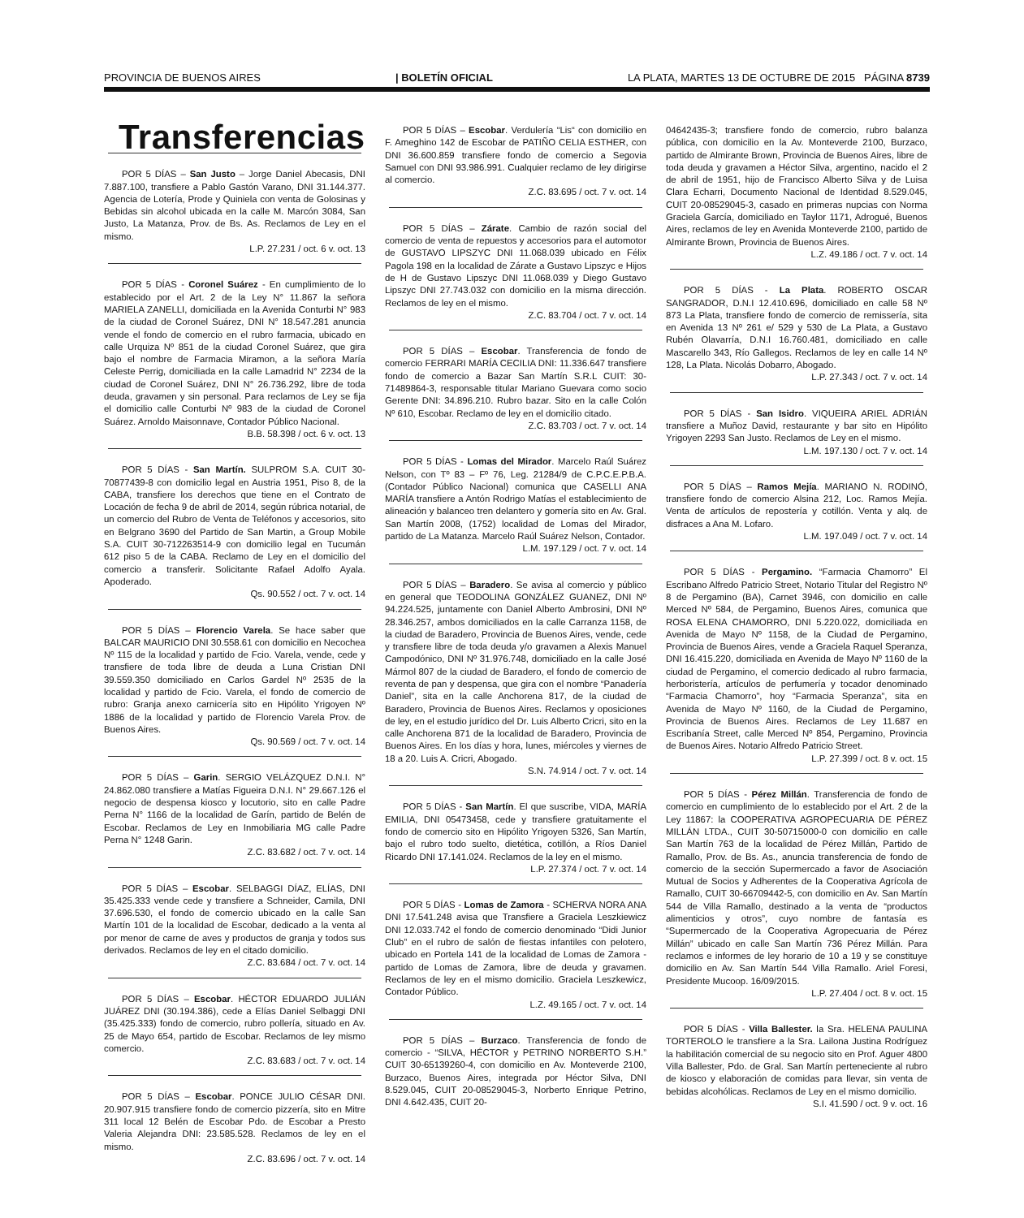PROVINCIA DE BUENOS AIRES | BOLETÍN OFICIAL LA PLATA, MARTES 13 DE OCTUBRE DE 2015 PÁGINA 8739
Transferencias
POR 5 DÍAS – San Justo – Jorge Daniel Abecasis, DNI 7.887.100, transfiere a Pablo Gastón Varano, DNI 31.144.377. Agencia de Lotería, Prode y Quiniela con venta de Golosinas y Bebidas sin alcohol ubicada en la calle M. Marcón 3084, San Justo, La Matanza, Prov. de Bs. As. Reclamos de Ley en el mismo.
L.P. 27.231 / oct. 6 v. oct. 13
POR 5 DÍAS - Coronel Suárez - En cumplimiento de lo establecido por el Art. 2 de la Ley N° 11.867 la señora MARIELA ZANELLI, domiciliada en la Avenida Conturbi N° 983 de la ciudad de Coronel Suárez, DNI N° 18.547.281 anuncia vende el fondo de comercio en el rubro farmacia, ubicado en calle Urquiza Nº 851 de la ciudad Coronel Suárez, que gira bajo el nombre de Farmacia Miramon, a la señora María Celeste Perrig, domiciliada en la calle Lamadrid N° 2234 de la ciudad de Coronel Suárez, DNI N° 26.736.292, libre de toda deuda, gravamen y sin personal. Para reclamos de Ley se fija el domicilio calle Conturbi Nº 983 de la ciudad de Coronel Suárez. Arnoldo Maisonnave, Contador Público Nacional.
B.B. 58.398 / oct. 6 v. oct. 13
POR 5 DÍAS - San Martín. SULPROM S.A. CUIT 30-70877439-8 con domicilio legal en Austria 1951, Piso 8, de la CABA, transfiere los derechos que tiene en el Contrato de Locación de fecha 9 de abril de 2014, según rúbrica notarial, de un comercio del Rubro de Venta de Teléfonos y accesorios, sito en Belgrano 3690 del Partido de San Martin, a Group Mobile S.A. CUIT 30-712263514-9 con domicilio legal en Tucumán 612 piso 5 de la CABA. Reclamo de Ley en el domicilio del comercio a transferir. Solicitante Rafael Adolfo Ayala. Apoderado.
Qs. 90.552 / oct. 7 v. oct. 14
POR 5 DÍAS – Florencio Varela. Se hace saber que BALCAR MAURICIO DNI 30.558.61 con domicilio en Necochea Nº 115 de la localidad y partido de Fcio. Varela, vende, cede y transfiere de toda libre de deuda a Luna Cristian DNI 39.559.350 domiciliado en Carlos Gardel Nº 2535 de la localidad y partido de Fcio. Varela, el fondo de comercio de rubro: Granja anexo carnicería sito en Hipólito Yrigoyen Nº 1886 de la localidad y partido de Florencio Varela Prov. de Buenos Aires.
Qs. 90.569 / oct. 7 v. oct. 14
POR 5 DÍAS – Garin. SERGIO VELÁZQUEZ D.N.I. N° 24.862.080 transfiere a Matías Figueira D.N.I. N° 29.667.126 el negocio de despensa kiosco y locutorio, sito en calle Padre Perna N° 1166 de la localidad de Garín, partido de Belén de Escobar. Reclamos de Ley en Inmobiliaria MG calle Padre Perna N° 1248 Garin.
Z.C. 83.682 / oct. 7 v. oct. 14
POR 5 DÍAS – Escobar. SELBAGGI DÍAZ, ELÍAS, DNI 35.425.333 vende cede y transfiere a Schneider, Camila, DNI 37.696.530, el fondo de comercio ubicado en la calle San Martín 101 de la localidad de Escobar, dedicado a la venta al por menor de carne de aves y productos de granja y todos sus derivados. Reclamos de ley en el citado domicilio.
Z.C. 83.684 / oct. 7 v. oct. 14
POR 5 DÍAS – Escobar. HÉCTOR EDUARDO JULIÁN JUÁREZ DNI (30.194.386), cede a Elías Daniel Selbaggi DNI (35.425.333) fondo de comercio, rubro pollería, situado en Av. 25 de Mayo 654, partido de Escobar. Reclamos de ley mismo comercio.
Z.C. 83.683 / oct. 7 v. oct. 14
POR 5 DÍAS – Escobar. PONCE JULIO CÉSAR DNI. 20.907.915 transfiere fondo de comercio pizzería, sito en Mitre 311 local 12 Belén de Escobar Pdo. de Escobar a Presto Valeria Alejandra DNI: 23.585.528. Reclamos de ley en el mismo.
Z.C. 83.696 / oct. 7 v. oct. 14
POR 5 DÍAS – Escobar. Verdulería “Lis“ con domicilio en F. Ameghino 142 de Escobar de PATIÑO CELIA ESTHER, con DNI 36.600.859 transfiere fondo de comercio a Segovia Samuel con DNI 93.986.991. Cualquier reclamo de ley dirigirse al comercio.
Z.C. 83.695 / oct. 7 v. oct. 14
POR 5 DÍAS – Zárate. Cambio de razón social del comercio de venta de repuestos y accesorios para el automotor de GUSTAVO LIPSZYC DNI 11.068.039 ubicado en Félix Pagola 198 en la localidad de Zárate a Gustavo Lipszyc e Hijos de H de Gustavo Lipszyc DNI 11.068.039 y Diego Gustavo Lipszyc DNI 27.743.032 con domicilio en la misma dirección. Reclamos de ley en el mismo.
Z.C. 83.704 / oct. 7 v. oct. 14
POR 5 DÍAS – Escobar. Transferencia de fondo de comercio FERRARI MARÍA CECILIA DNI: 11.336.647 transfiere fondo de comercio a Bazar San Martín S.R.L CUIT: 30-71489864-3, responsable titular Mariano Guevara como socio Gerente DNI: 34.896.210. Rubro bazar. Sito en la calle Colón Nº 610, Escobar. Reclamo de ley en el domicilio citado.
Z.C. 83.703 / oct. 7 v. oct. 14
POR 5 DÍAS - Lomas del Mirador. Marcelo Raúl Suárez Nelson, con Tº 83 – Fº 76, Leg. 21284/9 de C.P.C.E.P.B.A. (Contador Público Nacional) comunica que CASELLI ANA MARÍA transfiere a Antón Rodrigo Matías el establecimiento de alineación y balanceo tren delantero y gomería sito en Av. Gral. San Martín 2008, (1752) localidad de Lomas del Mirador, partido de La Matanza. Marcelo Raúl Suárez Nelson, Contador.
L.M. 197.129 / oct. 7 v. oct. 14
POR 5 DÍAS – Baradero. Se avisa al comercio y público en general que TEODOLINA GONZÁLEZ GUANEZ, DNI Nº 94.224.525, juntamente con Daniel Alberto Ambrosini, DNI Nº 28.346.257, ambos domiciliados en la calle Carranza 1158, de la ciudad de Baradero, Provincia de Buenos Aires, vende, cede y transfiere libre de toda deuda y/o gravamen a Alexis Manuel Campodónico, DNI Nº 31.976.748, domiciliado en la calle José Mármol 807 de la ciudad de Baradero, el fondo de comercio de reventa de pan y despensa, que gira con el nombre “Panadería Daniel”, sita en la calle Anchorena 817, de la ciudad de Baradero, Provincia de Buenos Aires. Reclamos y oposiciones de ley, en el estudio jurídico del Dr. Luis Alberto Cricri, sito en la calle Anchorena 871 de la localidad de Baradero, Provincia de Buenos Aires. En los días y hora, lunes, miércoles y viernes de 18 a 20. Luis A. Cricri, Abogado.
S.N. 74.914 / oct. 7 v. oct. 14
POR 5 DÍAS - San Martín. El que suscribe, VIDA, MARÍA EMILIA, DNI 05473458, cede y transfiere gratuitamente el fondo de comercio sito en Hipólito Yrigoyen 5326, San Martín, bajo el rubro todo suelto, dietética, cotillón, a Ríos Daniel Ricardo DNI 17.141.024. Reclamos de la ley en el mismo.
L.P. 27.374 / oct. 7 v. oct. 14
POR 5 DÍAS - Lomas de Zamora - SCHERVA NORA ANA DNI 17.541.248 avisa que Transfiere a Graciela Leszkiewicz DNI 12.033.742 el fondo de comercio denominado “Didi Junior Club” en el rubro de salón de fiestas infantiles con pelotero, ubicado en Portela 141 de la localidad de Lomas de Zamora - partido de Lomas de Zamora, libre de deuda y gravamen. Reclamos de ley en el mismo domicilio. Graciela Leszkewicz, Contador Público.
L.Z. 49.165 / oct. 7 v. oct. 14
POR 5 DÍAS – Burzaco. Transferencia de fondo de comercio - “SILVA, HÉCTOR y PETRINO NORBERTO S.H.” CUIT 30-65139260-4, con domicilio en Av. Monteverde 2100, Burzaco, Buenos Aires, integrada por Héctor Silva, DNI 8.529.045, CUIT 20-08529045-3, Norberto Enrique Petrino, DNI 4.642.435, CUIT 20-
04642435-3; transfiere fondo de comercio, rubro balanza pública, con domicilio en la Av. Monteverde 2100, Burzaco, partido de Almirante Brown, Provincia de Buenos Aires, libre de toda deuda y gravamen a Héctor Silva, argentino, nacido el 2 de abril de 1951, hijo de Francisco Alberto Silva y de Luisa Clara Echarri, Documento Nacional de Identidad 8.529.045, CUIT 20-08529045-3, casado en primeras nupcias con Norma Graciela García, domiciliado en Taylor 1171, Adrogué, Buenos Aires, reclamos de ley en Avenida Monteverde 2100, partido de Almirante Brown, Provincia de Buenos Aires.
L.Z. 49.186 / oct. 7 v. oct. 14
POR 5 DÍAS - La Plata. ROBERTO OSCAR SANGRADOR, D.N.I 12.410.696, domiciliado en calle 58 Nº 873 La Plata, transfiere fondo de comercio de remissería, sita en Avenida 13 Nº 261 e/ 529 y 530 de La Plata, a Gustavo Rubén Olavarría, D.N.I 16.760.481, domiciliado en calle Mascarello 343, Río Gallegos. Reclamos de ley en calle 14 Nº 128, La Plata. Nicolás Dobarro, Abogado.
L.P. 27.343 / oct. 7 v. oct. 14
POR 5 DÍAS - San Isidro. VIQUEIRA ARIEL ADRIÁN transfiere a Muñoz David, restaurante y bar sito en Hipólito Yrigoyen 2293 San Justo. Reclamos de Ley en el mismo.
L.M. 197.130 / oct. 7 v. oct. 14
POR 5 DÍAS – Ramos Mejía. MARIANO N. RODINÓ, transfiere fondo de comercio Alsina 212, Loc. Ramos Mejía. Venta de artículos de repostería y cotillón. Venta y alq. de disfraces a Ana M. Lofaro.
L.M. 197.049 / oct. 7 v. oct. 14
POR 5 DÍAS - Pergamino. “Farmacia Chamorro” El Escribano Alfredo Patricio Street, Notario Titular del Registro Nº 8 de Pergamino (BA), Carnet 3946, con domicilio en calle Merced Nº 584, de Pergamino, Buenos Aires, comunica que ROSA ELENA CHAMORRO, DNI 5.220.022, domiciliada en Avenida de Mayo Nº 1158, de la Ciudad de Pergamino, Provincia de Buenos Aires, vende a Graciela Raquel Speranza, DNI 16.415.220, domiciliada en Avenida de Mayo Nº 1160 de la ciudad de Pergamino, el comercio dedicado al rubro farmacia, herboristería, artículos de perfumería y tocador denominado “Farmacia Chamorro”, hoy “Farmacia Speranza”, sita en Avenida de Mayo Nº 1160, de la Ciudad de Pergamino, Provincia de Buenos Aires. Reclamos de Ley 11.687 en Escribanía Street, calle Merced Nº 854, Pergamino, Provincia de Buenos Aires. Notario Alfredo Patricio Street.
L.P. 27.399 / oct. 8 v. oct. 15
POR 5 DÍAS - Pérez Millán. Transferencia de fondo de comercio en cumplimiento de lo establecido por el Art. 2 de la Ley 11867: la COOPERATIVA AGROPECUARIA DE PÉREZ MILLÁN LTDA., CUIT 30-50715000-0 con domicilio en calle San Martín 763 de la localidad de Pérez Millán, Partido de Ramallo, Prov. de Bs. As., anuncia transferencia de fondo de comercio de la sección Supermercado a favor de Asociación Mutual de Socios y Adherentes de la Cooperativa Agrícola de Ramallo, CUIT 30-66709442-5, con domicilio en Av. San Martín 544 de Villa Ramallo, destinado a la venta de “productos alimenticios y otros”, cuyo nombre de fantasía es “Supermercado de la Cooperativa Agropecuaria de Pérez Millán” ubicado en calle San Martín 736 Pérez Millán. Para reclamos e informes de ley horario de 10 a 19 y se constituye domicilio en Av. San Martín 544 Villa Ramallo. Ariel Foresi, Presidente Mucoop. 16/09/2015.
L.P. 27.404 / oct. 8 v. oct. 15
POR 5 DÍAS - Villa Ballester. la Sra. HELENA PAULINA TORTEROLO le transfiere a la Sra. Lailona Justina Rodríguez la habilitación comercial de su negocio sito en Prof. Aguer 4800 Villa Ballester, Pdo. de Gral. San Martín perteneciente al rubro de kiosco y elaboración de comidas para llevar, sin venta de bebidas alcohólicas. Reclamos de Ley en el mismo domicilio.
S.I. 41.590 / oct. 9 v. oct. 16